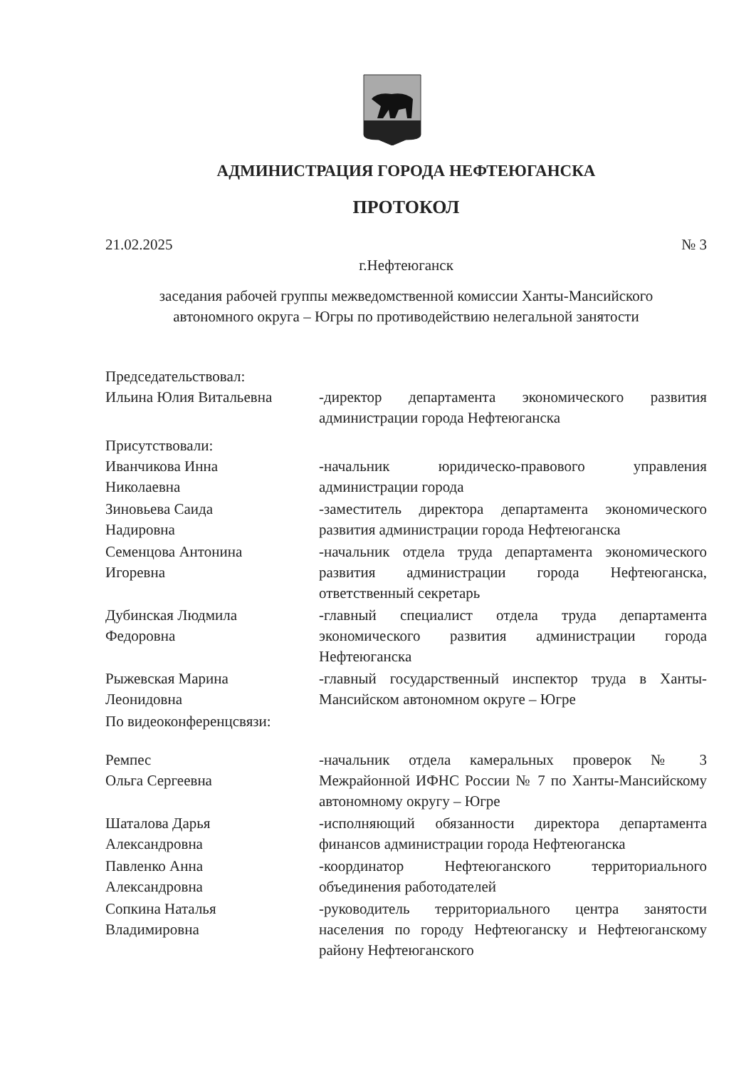АДМИНИСТРАЦИЯ ГОРОДА НЕФТЕЮГАНСКА
ПРОТОКОЛ
21.02.2025 № 3
г.Нефтеюганск
заседания рабочей группы межведомственной комиссии Ханты-Мансийского
автономного округа – Югры по противодействию нелегальной занятости
Председательствовал:
Ильина Юлия Витальевна -директор департамента экономического развития администрации города Нефтеюганска
Присутствовали:
Иванчикова Инна
Николаевна
-начальник юридическо-правового управления администрации города
Зиновьева Саида
Надировна
-заместитель директора департамента экономического развития администрации города Нефтеюганска
Семенцова Антонина
Игоревна
-начальник отдела труда департамента экономического развития администрации города Нефтеюганска, ответственный секретарь
Дубинская Людмила
Федоровна
-главный специалист отдела труда департамента экономического развития администрации города Нефтеюганска
Рыжевская Марина
Леонидовна
-главный государственный инспектор труда в Ханты-Мансийском автономном округе – Югре
По видеоконференцсвязи:
Ремпес
Ольга Сергеевна
-начальник отдела камеральных проверок № 3 Межрайонной ИФНС России № 7 по Ханты-Мансийскому автономному округу – Югре
Шаталова Дарья
Александровна
-исполняющий обязанности директора департамента финансов администрации города Нефтеюганска
Павленко Анна
Александровна
-координатор Нефтеюганского территориального объединения работодателей
Сопкина Наталья
Владимировна
-руководитель территориального центра занятости населения по городу Нефтеюганску и Нефтеюганскому району Нефтеюганского